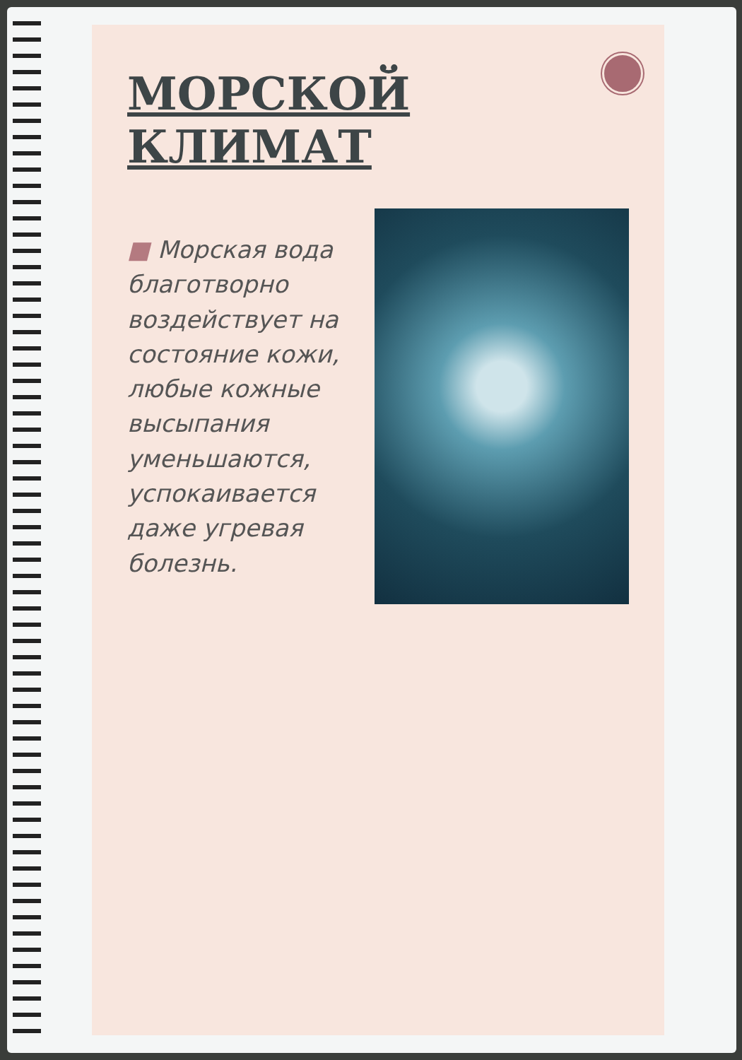МОРСКОЙ КЛИМАТ
■ Морская вода благотворно воздействует на состояние кожи, любые кожные высыпания уменьшаются, успокаивается даже угревая болезнь.